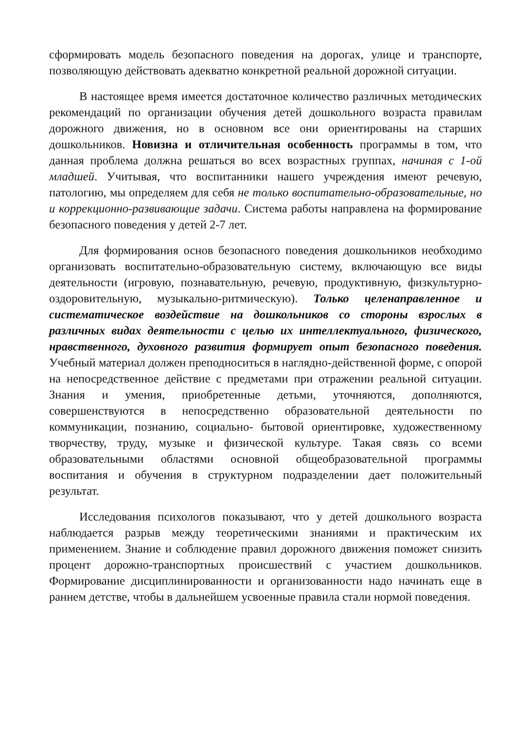сформировать модель безопасного поведения на дорогах, улице и транспорте, позволяющую действовать адекватно конкретной реальной дорожной ситуации.
В настоящее время имеется достаточное количество различных методических рекомендаций по организации обучения детей дошкольного возраста правилам дорожного движения, но в основном все они ориентированы на старших дошкольников. Новизна и отличительная особенность программы в том, что данная проблема должна решаться во всех возрастных группах, начиная с 1-ой младшей. Учитывая, что воспитанники нашего учреждения имеют речевую, патологию, мы определяем для себя не только воспитательно-образовательные, но и коррекционно-развивающие задачи. Система работы направлена на формирование безопасного поведения у детей 2-7 лет.
Для формирования основ безопасного поведения дошкольников необходимо организовать воспитательно-образовательную систему, включающую все виды деятельности (игровую, познавательную, речевую, продуктивную, физкультурно-оздоровительную, музыкально-ритмическую). Только целенаправленное и систематическое воздействие на дошкольников со стороны взрослых в различных видах деятельности с целью их интеллектуального, физического, нравственного, духовного развития формирует опыт безопасного поведения. Учебный материал должен преподноситься в наглядно-действенной форме, с опорой на непосредственное действие с предметами при отражении реальной ситуации. Знания и умения, приобретенные детьми, уточняются, дополняются, совершенствуются в непосредственно образовательной деятельности по коммуникации, познанию, социально- бытовой ориентировке, художественному творчеству, труду, музыке и физической культуре. Такая связь со всеми образовательными областями основной общеобразовательной программы воспитания и обучения в структурном подразделении дает положительный результат.
Исследования психологов показывают, что у детей дошкольного возраста наблюдается разрыв между теоретическими знаниями и практическим их применением. Знание и соблюдение правил дорожного движения поможет снизить процент дорожно-транспортных происшествий с участием дошкольников. Формирование дисциплинированности и организованности надо начинать еще в раннем детстве, чтобы в дальнейшем усвоенные правила стали нормой поведения.